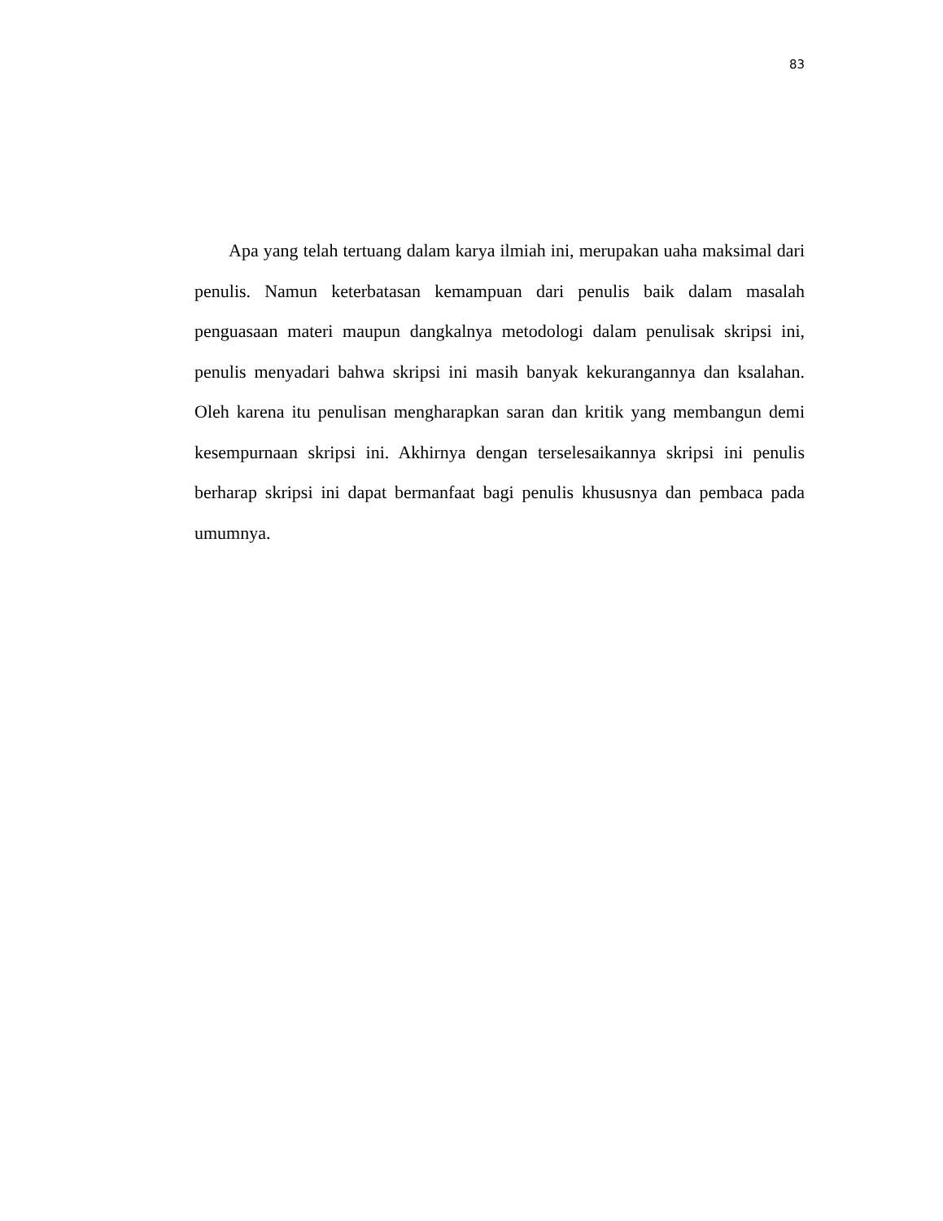83
Apa yang telah tertuang dalam karya ilmiah ini, merupakan uaha maksimal dari penulis. Namun keterbatasan kemampuan dari penulis baik dalam masalah penguasaan materi maupun dangkalnya metodologi dalam penulisak skripsi ini, penulis menyadari bahwa skripsi ini masih banyak kekurangannya dan ksalahan. Oleh karena itu penulisan mengharapkan saran dan kritik yang membangun demi kesempurnaan skripsi ini. Akhirnya dengan terselesaikannya skripsi ini penulis berharap skripsi ini dapat bermanfaat bagi penulis khususnya dan pembaca pada umumnya.